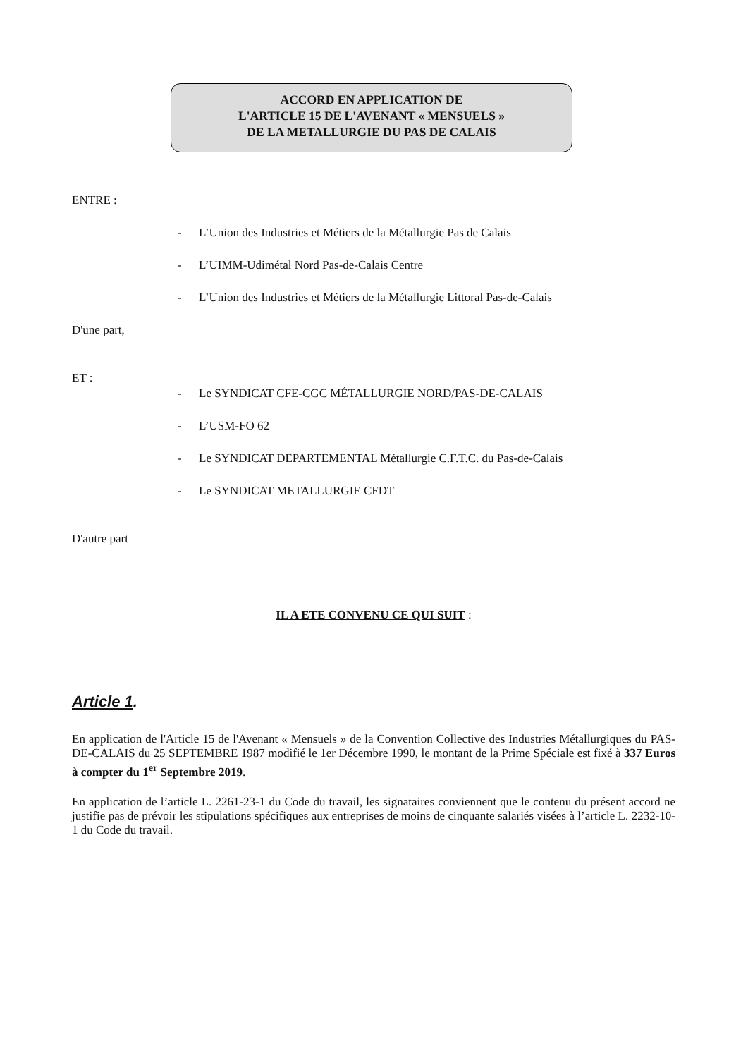ACCORD EN APPLICATION DE
L'ARTICLE 15 DE L'AVENANT « MENSUELS »
DE LA METALLURGIE DU PAS DE CALAIS
ENTRE :
- L’Union des Industries et Métiers de la Métallurgie Pas de Calais
- L’UIMM-Udimétal Nord Pas-de-Calais Centre
- L’Union des Industries et Métiers de la Métallurgie Littoral Pas-de-Calais
D'une part,
ET :
- Le SYNDICAT CFE-CGC MÉTALLURGIE NORD/PAS-DE-CALAIS
- L’USM-FO 62
- Le SYNDICAT DEPARTEMENTAL Métallurgie C.F.T.C. du Pas-de-Calais
- Le SYNDICAT METALLURGIE CFDT
D'autre part
IL A ETE CONVENU CE QUI SUIT :
Article 1.
En application de l'Article 15 de l'Avenant « Mensuels » de la Convention Collective des Industries Métallurgiques du PAS-DE-CALAIS du 25 SEPTEMBRE 1987 modifié le 1er Décembre 1990, le montant de la Prime Spéciale est fixé à 337 Euros à compter du 1<sup>er</sup> Septembre 2019.
En application de l’article L. 2261-23-1 du Code du travail, les signataires conviennent que le contenu du présent accord ne justifie pas de prévoir les stipulations spécifiques aux entreprises de moins de cinquante salariés visées à l’article L. 2232-10-1 du Code du travail.